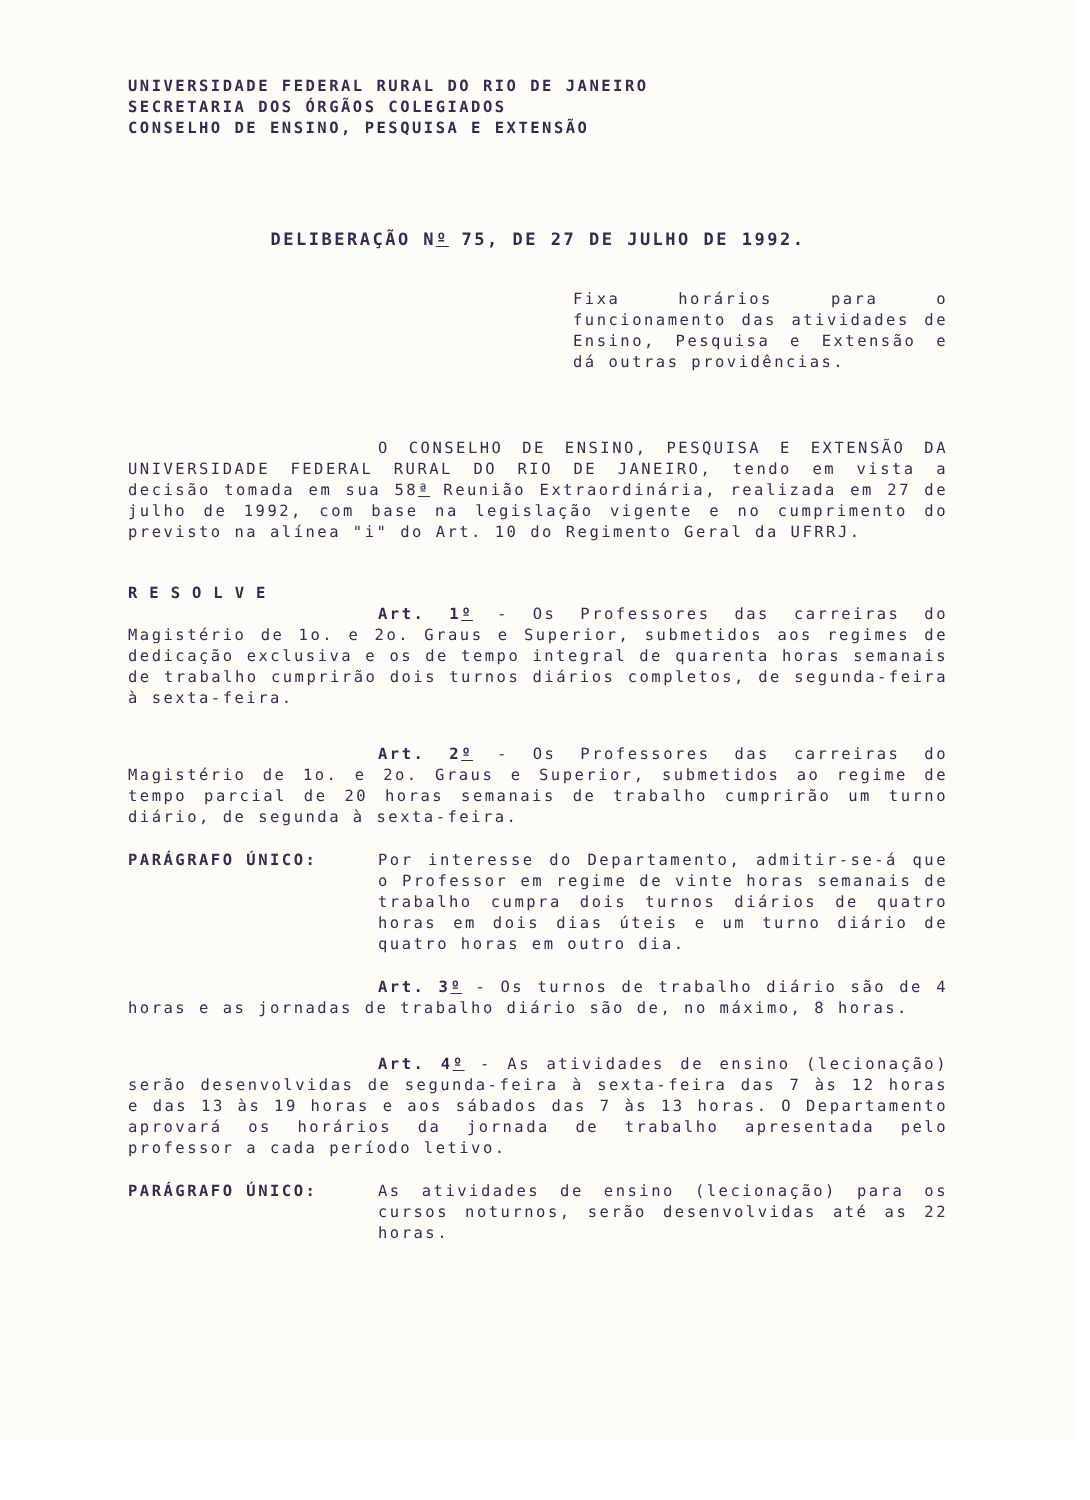UNIVERSIDADE FEDERAL RURAL DO RIO DE JANEIRO
SECRETARIA DOS ÓRGÃOS COLEGIADOS
CONSELHO DE ENSINO, PESQUISA E EXTENSÃO
DELIBERAÇÃO Nº 75, DE 27 DE JULHO DE 1992.
Fixa horários para o funcionamento das atividades de Ensino, Pesquisa e Extensão e dá outras providências.
O CONSELHO DE ENSINO, PESQUISA E EXTENSÃO DA UNIVERSIDADE FEDERAL RURAL DO RIO DE JANEIRO, tendo em vista a decisão tomada em sua 58ª Reunião Extraordinária, realizada em 27 de julho de 1992, com base na legislação vigente e no cumprimento do previsto na alínea "i" do Art. 10 do Regimento Geral da UFRRJ.
RESOLVE
Art. 1º - Os Professores das carreiras do Magistério de 1o. e 2o. Graus e Superior, submetidos aos regimes de dedicação exclusiva e os de tempo integral de quarenta horas semanais de trabalho cumprirão dois turnos diários completos, de segunda-feira à sexta-feira.
Art. 2º - Os Professores das carreiras do Magistério de 1o. e 2o. Graus e Superior, submetidos ao regime de tempo parcial de 20 horas semanais de trabalho cumprirão um turno diário, de segunda à sexta-feira.
PARÁGRAFO ÚNICO: Por interesse do Departamento, admitir-se-á que o Professor em regime de vinte horas semanais de trabalho cumpra dois turnos diários de quatro horas em dois dias úteis e um turno diário de quatro horas em outro dia.
Art. 3º - Os turnos de trabalho diário são de 4 horas e as jornadas de trabalho diário são de, no máximo, 8 horas.
Art. 4º - As atividades de ensino (lecionação) serão desenvolvidas de segunda-feira à sexta-feira das 7 às 12 horas e das 13 às 19 horas e aos sábados das 7 às 13 horas. O Departamento aprovará os horários da jornada de trabalho apresentada pelo professor a cada período letivo.
PARÁGRAFO ÚNICO: As atividades de ensino (lecionação) para os cursos noturnos, serão desenvolvidas até as 22 horas.